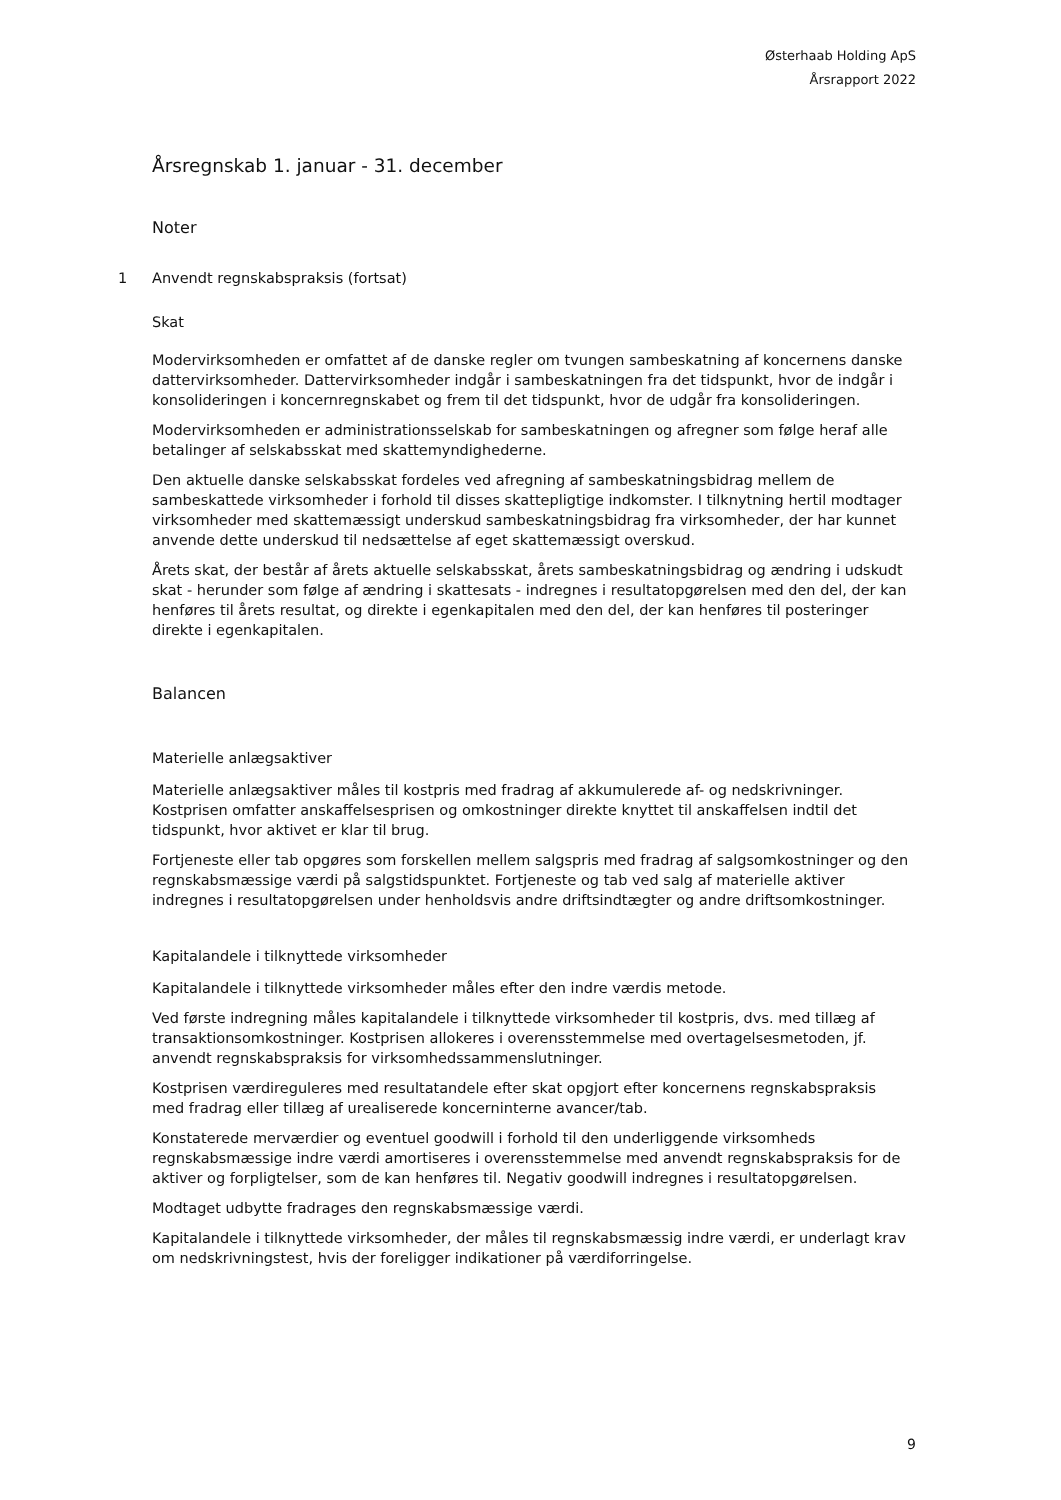Østerhaab Holding ApS
Årsrapport 2022
Årsregnskab 1. januar - 31. december
Noter
1 Anvendt regnskabspraksis (fortsat)
Skat
Modervirksomheden er omfattet af de danske regler om tvungen sambeskatning af koncernens danske dattervirksomheder. Dattervirksomheder indgår i sambeskatningen fra det tidspunkt, hvor de indgår i konsolideringen i koncernregnskabet og frem til det tidspunkt, hvor de udgår fra konsolideringen.
Modervirksomheden er administrationsselskab for sambeskatningen og afregner som følge heraf alle betalinger af selskabsskat med skattemyndighederne.
Den aktuelle danske selskabsskat fordeles ved afregning af sambeskatningsbidrag mellem de sambeskattede virksomheder i forhold til disses skattepligtige indkomster. I tilknytning hertil modtager virksomheder med skattemæssigt underskud sambeskatningsbidrag fra virksomheder, der har kunnet anvende dette underskud til nedsættelse af eget skattemæssigt overskud.
Årets skat, der består af årets aktuelle selskabsskat, årets sambeskatningsbidrag og ændring i udskudt skat - herunder som følge af ændring i skattesats - indregnes i resultatopgørelsen med den del, der kan henføres til årets resultat, og direkte i egenkapitalen med den del, der kan henføres til posteringer direkte i egenkapitalen.
Balancen
Materielle anlægsaktiver
Materielle anlægsaktiver måles til kostpris med fradrag af akkumulerede af- og nedskrivninger. Kostprisen omfatter anskaffelsesprisen og omkostninger direkte knyttet til anskaffelsen indtil det tidspunkt, hvor aktivet er klar til brug.
Fortjeneste eller tab opgøres som forskellen mellem salgspris med fradrag af salgsomkostninger og den regnskabsmæssige værdi på salgstidspunktet. Fortjeneste og tab ved salg af materielle aktiver indregnes i resultatopgørelsen under henholdsvis andre driftsindtægter og andre driftsomkostninger.
Kapitalandele i tilknyttede virksomheder
Kapitalandele i tilknyttede virksomheder måles efter den indre værdis metode.
Ved første indregning måles kapitalandele i tilknyttede virksomheder til kostpris, dvs. med tillæg af transaktionsomkostninger. Kostprisen allokeres i overensstemmelse med overtagelsesmetoden, jf. anvendt regnskabspraksis for virksomhedssammenslutninger.
Kostprisen værdireguleres med resultatandele efter skat opgjort efter koncernens regnskabspraksis med fradrag eller tillæg af urealiserede koncerninterne avancer/tab.
Konstaterede merværdier og eventuel goodwill i forhold til den underliggende virksomheds regnskabsmæssige indre værdi amortiseres i overensstemmelse med anvendt regnskabspraksis for de aktiver og forpligtelser, som de kan henføres til. Negativ goodwill indregnes i resultatopgørelsen.
Modtaget udbytte fradrages den regnskabsmæssige værdi.
Kapitalandele i tilknyttede virksomheder, der måles til regnskabsmæssig indre værdi, er underlagt krav om nedskrivningstest, hvis der foreligger indikationer på værdiforringelse.
9